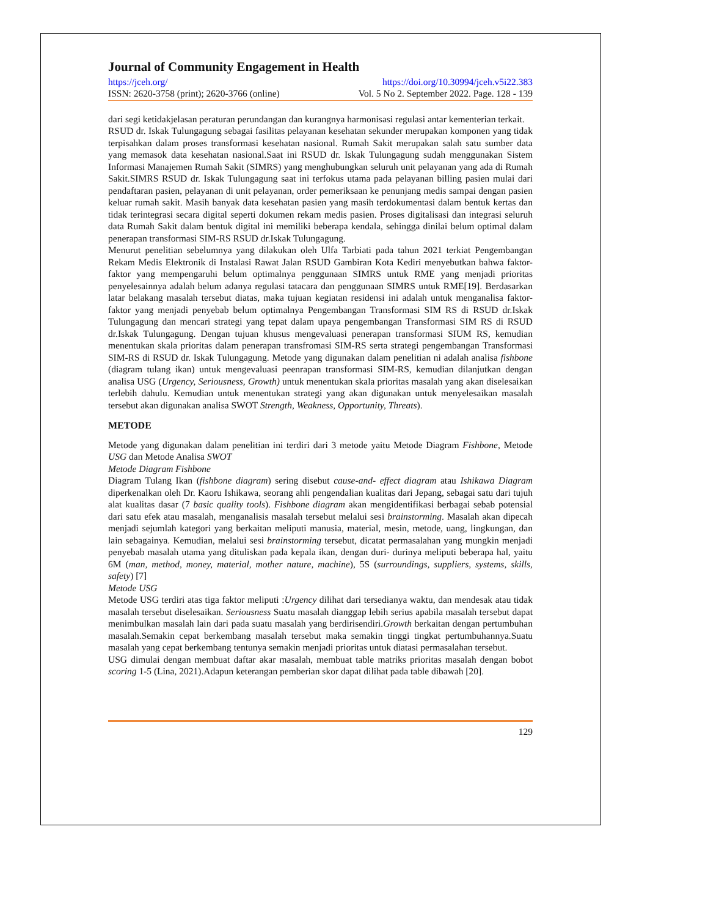Journal of Community Engagement in Health
https://jceh.org/ https://doi.org/10.30994/jceh.v5i22.383
ISSN: 2620-3758 (print); 2620-3766 (online) Vol. 5 No 2. September 2022. Page. 128 - 139
dari segi ketidakjelasan peraturan perundangan dan kurangnya harmonisasi regulasi antar kementerian terkait.
RSUD dr. Iskak Tulungagung sebagai fasilitas pelayanan kesehatan sekunder merupakan komponen yang tidak terpisahkan dalam proses transformasi kesehatan nasional. Rumah Sakit merupakan salah satu sumber data yang memasok data kesehatan nasional.Saat ini RSUD dr. Iskak Tulungagung sudah menggunakan Sistem Informasi Manajemen Rumah Sakit (SIMRS) yang menghubungkan seluruh unit pelayanan yang ada di Rumah Sakit.SIMRS RSUD dr. Iskak Tulungagung saat ini terfokus utama pada pelayanan billing pasien mulai dari pendaftaran pasien, pelayanan di unit pelayanan, order pemeriksaan ke penunjang medis sampai dengan pasien keluar rumah sakit. Masih banyak data kesehatan pasien yang masih terdokumentasi dalam bentuk kertas dan tidak terintegrasi secara digital seperti dokumen rekam medis pasien. Proses digitalisasi dan integrasi seluruh data Rumah Sakit dalam bentuk digital ini memiliki beberapa kendala, sehingga dinilai belum optimal dalam penerapan transformasi SIM-RS RSUD dr.Iskak Tulungagung.
Menurut penelitian sebelumnya yang dilakukan oleh Ulfa Tarbiati pada tahun 2021 terkiat Pengembangan Rekam Medis Elektronik di Instalasi Rawat Jalan RSUD Gambiran Kota Kediri menyebutkan bahwa faktor-faktor yang mempengaruhi belum optimalnya penggunaan SIMRS untuk RME yang menjadi prioritas penyelesainnya adalah belum adanya regulasi tatacara dan penggunaan SIMRS untuk RME[19]. Berdasarkan latar belakang masalah tersebut diatas, maka tujuan kegiatan residensi ini adalah untuk menganalisa faktor- faktor yang menjadi penyebab belum optimalnya Pengembangan Transformasi SIM RS di RSUD dr.Iskak Tulungagung dan mencari strategi yang tepat dalam upaya pengembangan Transformasi SIM RS di RSUD dr.Iskak Tulungagung. Dengan tujuan khusus mengevaluasi penerapan transformasi SIUM RS, kemudian menentukan skala prioritas dalam penerapan transfromasi SIM-RS serta strategi pengembangan Transformasi SIM-RS di RSUD dr. Iskak Tulungagung. Metode yang digunakan dalam penelitian ni adalah analisa fishbone (diagram tulang ikan) untuk mengevaluasi peenrapan transformasi SIM-RS, kemudian dilanjutkan dengan analisa USG (Urgency, Seriousness, Growth) untuk menentukan skala prioritas masalah yang akan diselesaikan terlebih dahulu. Kemudian untuk menentukan strategi yang akan digunakan untuk menyelesaikan masalah tersebut akan digunakan analisa SWOT Strength, Weakness, Opportunity, Threats).
METODE
Metode yang digunakan dalam penelitian ini terdiri dari 3 metode yaitu Metode Diagram Fishbone, Metode USG dan Metode Analisa SWOT
Metode Diagram Fishbone
Diagram Tulang Ikan (fishbone diagram) sering disebut cause-and- effect diagram atau Ishikawa Diagram diperkenalkan oleh Dr. Kaoru Ishikawa, seorang ahli pengendalian kualitas dari Jepang, sebagai satu dari tujuh alat kualitas dasar (7 basic quality tools). Fishbone diagram akan mengidentifikasi berbagai sebab potensial dari satu efek atau masalah, menganalisis masalah tersebut melalui sesi brainstorming. Masalah akan dipecah menjadi sejumlah kategori yang berkaitan meliputi manusia, material, mesin, metode, uang, lingkungan, dan lain sebagainya. Kemudian, melalui sesi brainstorming tersebut, dicatat permasalahan yang mungkin menjadi penyebab masalah utama yang dituliskan pada kepala ikan, dengan duri- durinya meliputi beberapa hal, yaitu 6M (man, method, money, material, mother nature, machine), 5S (surroundings, suppliers, systems, skills, safety) [7]
Metode USG
Metode USG terdiri atas tiga faktor meliputi :Urgency dilihat dari tersedianya waktu, dan mendesak atau tidak masalah tersebut diselesaikan. Seriousness Suatu masalah dianggap lebih serius apabila masalah tersebut dapat menimbulkan masalah lain dari pada suatu masalah yang berdirisendiri.Growth berkaitan dengan pertumbuhan masalah.Semakin cepat berkembang masalah tersebut maka semakin tinggi tingkat pertumbuhannya.Suatu masalah yang cepat berkembang tentunya semakin menjadi prioritas untuk diatasi permasalahan tersebut.
USG dimulai dengan membuat daftar akar masalah, membuat table matriks prioritas masalah dengan bobot scoring 1-5 (Lina, 2021).Adapun keterangan pemberian skor dapat dilihat pada table dibawah [20].
129